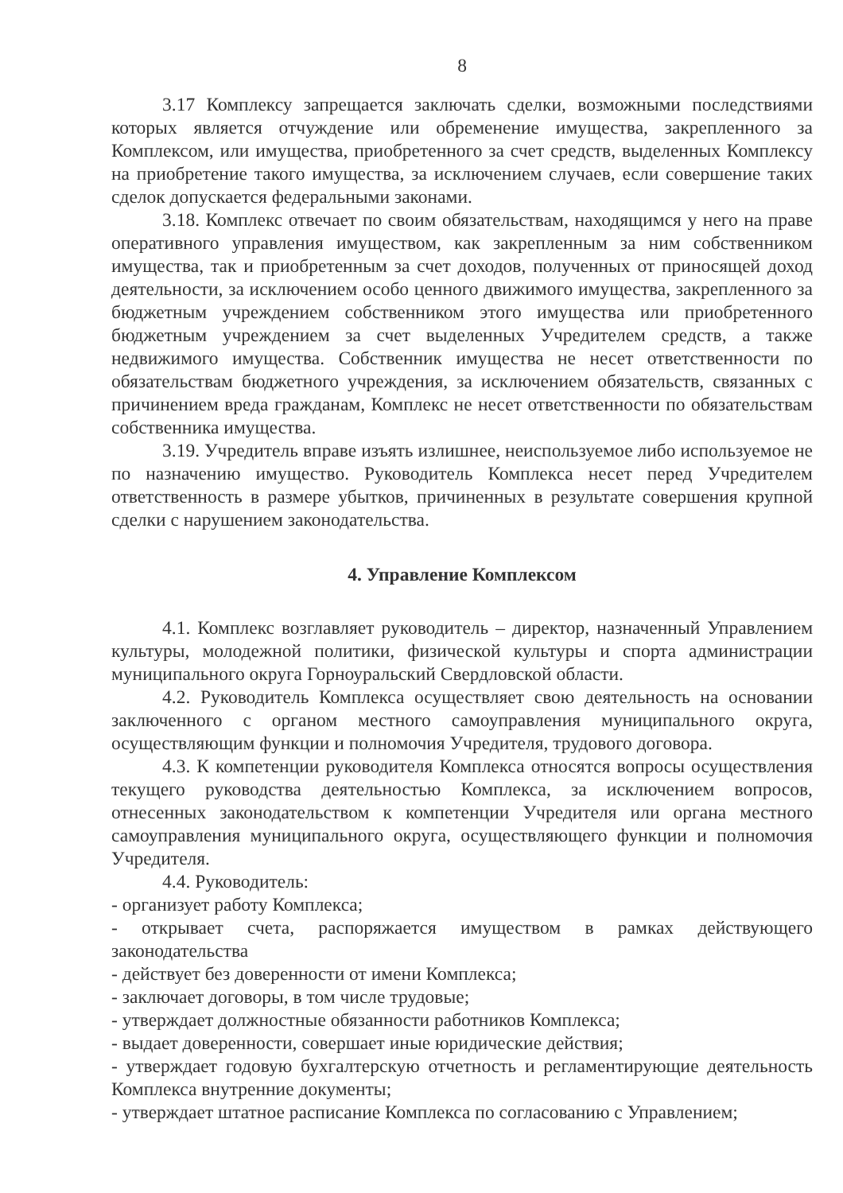8
3.17 Комплексу запрещается заключать сделки, возможными последствиями которых является отчуждение или обременение имущества, закрепленного за Комплексом, или имущества, приобретенного за счет средств, выделенных Комплексу на приобретение такого имущества, за исключением случаев, если совершение таких сделок допускается федеральными законами.
3.18. Комплекс отвечает по своим обязательствам, находящимся у него на праве оперативного управления имуществом, как закрепленным за ним собственником имущества, так и приобретенным за счет доходов, полученных от приносящей доход деятельности, за исключением особо ценного движимого имущества, закрепленного за бюджетным учреждением собственником этого имущества или приобретенного бюджетным учреждением за счет выделенных Учредителем средств, а также недвижимого имущества. Собственник имущества не несет ответственности по обязательствам бюджетного учреждения, за исключением обязательств, связанных с причинением вреда гражданам, Комплекс не несет ответственности по обязательствам собственника имущества.
3.19. Учредитель вправе изъять излишнее, неиспользуемое либо используемое не по назначению имущество. Руководитель Комплекса несет перед Учредителем ответственность в размере убытков, причиненных в результате совершения крупной сделки с нарушением законодательства.
4. Управление Комплексом
4.1. Комплекс возглавляет руководитель – директор, назначенный Управлением культуры, молодежной политики, физической культуры и спорта администрации муниципального округа Горноуральский Свердловской области.
4.2. Руководитель Комплекса осуществляет свою деятельность на основании заключенного с органом местного самоуправления муниципального округа, осуществляющим функции и полномочия Учредителя, трудового договора.
4.3. К компетенции руководителя Комплекса относятся вопросы осуществления текущего руководства деятельностью Комплекса, за исключением вопросов, отнесенных законодательством к компетенции Учредителя или органа местного самоуправления муниципального округа, осуществляющего функции и полномочия Учредителя.
4.4. Руководитель:
- организует работу Комплекса;
- открывает счета, распоряжается имуществом в рамках действующего законодательства
- действует без доверенности от имени Комплекса;
- заключает договоры, в том числе трудовые;
- утверждает должностные обязанности работников Комплекса;
- выдает доверенности, совершает иные юридические действия;
- утверждает годовую бухгалтерскую отчетность и регламентирующие деятельность Комплекса внутренние документы;
- утверждает штатное расписание Комплекса по согласованию с Управлением;